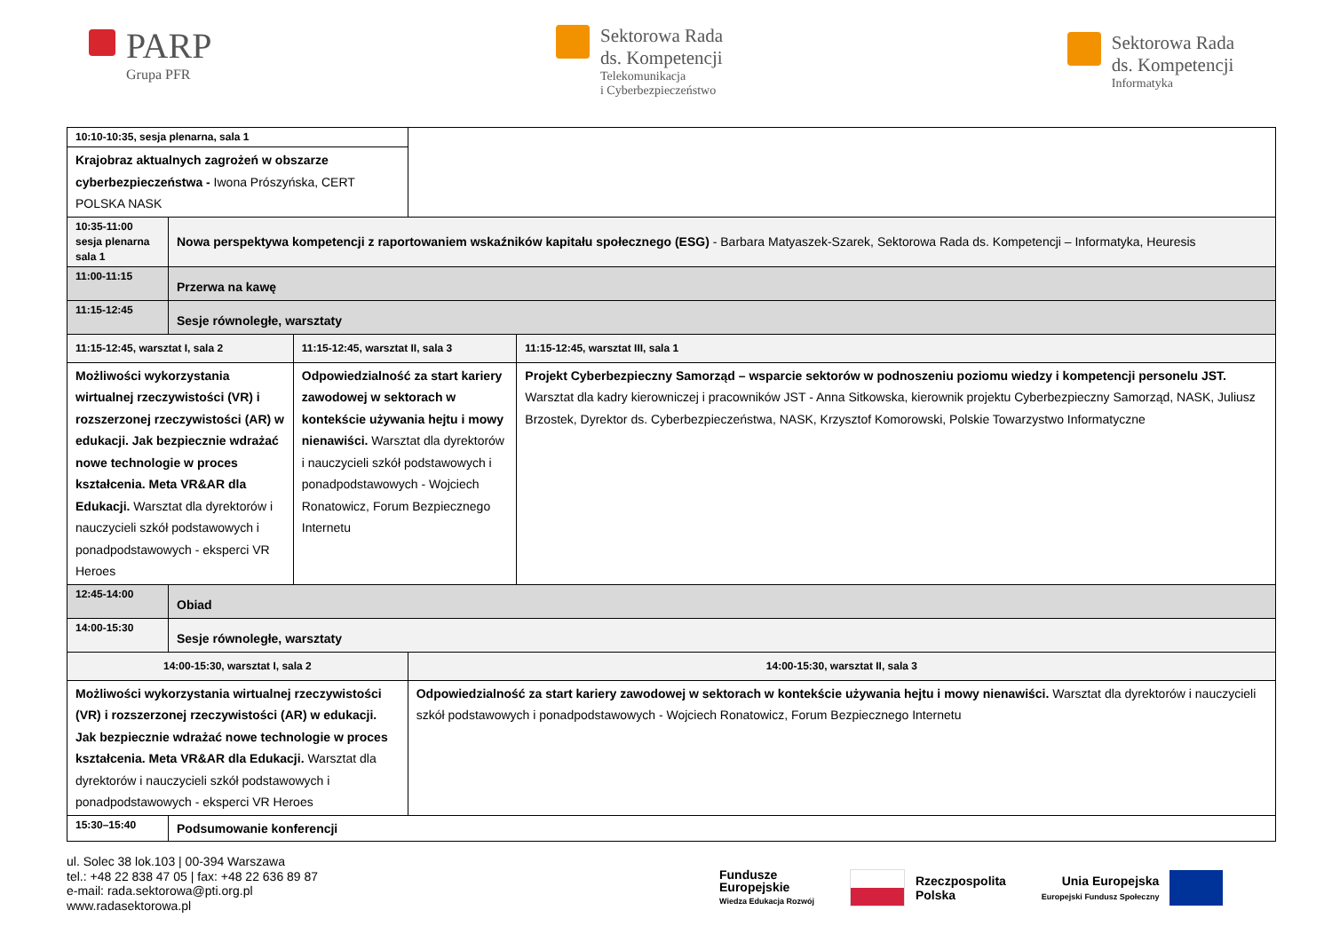PARP
Grupa PFR
Sektorowa Rada
ds. Kompetencji
Telekomunikacja
i Cyberbezpieczeństwo
Sektorowa Rada
ds. Kompetencji
Informatyka
| 10:10-10:35, sesja plenarna, sala 1 | | | | |
| Krajobraz aktualnych zagrożeń w obszarze cyberbezpieczeństwa - Iwona Prószyńska, CERT POLSKA NASK | | | | |
| 10:35-11:00 sesja plenarna sala 1 | Nowa perspektywa kompetencji z raportowaniem wskaźników kapitału społecznego (ESG) - Barbara Matyaszek-Szarek, Sektorowa Rada ds. Kompetencji – Informatyka, Heuresis | | | |
| 11:00-11:15 | Przerwa na kawę | | | |
| 11:15-12:45 | Sesje równoległe, warsztaty | | | |
| 11:15-12:45, warsztat I, sala 2 | | 11:15-12:45, warsztat II, sala 3 | | 11:15-12:45, warsztat III, sala 1 |
| Możliwości wykorzystania wirtualnej rzeczywistości (VR) i rozszerzonej rzeczywistości (AR) w edukacji. Jak bezpiecznie wdrażać nowe technologie w proces kształcenia. Meta VR&AR dla Edukacji. Warsztat dla dyrektorów i nauczycieli szkół podstawowych i ponadpodstawowych - eksperci VR Heroes | | Odpowiedzialność za start kariery zawodowej w sektorach w kontekście używania hejtu i mowy nienawiści. Warsztat dla dyrektorów i nauczycieli szkół podstawowych i ponadpodstawowych - Wojciech Ronatowicz, Forum Bezpiecznego Internetu | | Projekt Cyberbezpieczny Samorząd – wsparcie sektorów w podnoszeniu poziomu wiedzy i kompetencji personelu JST. Warsztat dla kadry kierowniczej i pracowników JST - Anna Sitkowska, kierownik projektu Cyberbezpieczny Samorząd, NASK, Juliusz Brzostek, Dyrektor ds. Cyberbezpieczeństwa, NASK, Krzysztof Komorowski, Polskie Towarzystwo Informatyczne |
| 12:45-14:00 | Obiad | | | |
| 14:00-15:30 | Sesje równoległe, warsztaty | | | |
| 14:00-15:30, warsztat I, sala 2 | | | 14:00-15:30, warsztat II, sala 3 | |
| Możliwości wykorzystania wirtualnej rzeczywistości (VR) i rozszerzonej rzeczywistości (AR) w edukacji. Jak bezpiecznie wdrażać nowe technologie w proces kształcenia. Meta VR&AR dla Edukacji. Warsztat dla dyrektorów i nauczycieli szkół podstawowych i ponadpodstawowych - eksperci VR Heroes | | | Odpowiedzialność za start kariery zawodowej w sektorach w kontekście używania hejtu i mowy nienawiści. Warsztat dla dyrektorów i nauczycieli szkół podstawowych i ponadpodstawowych - Wojciech Ronatowicz, Forum Bezpiecznego Internetu | |
| 15:30–15:40 | Podsumowanie konferencji | | | |
ul. Solec 38 lok.103 | 00-394 Warszawa
tel.: +48 22 838 47 05 | fax: +48 22 636 89 87
e-mail: rada.sektorowa@pti.org.pl
www.radasektorowa.pl
Fundusze
Europejskie
Wiedza Edukacja Rozwój
Rzeczpospolita
Polska
Unia Europejska
Europejski Fundusz Społeczny